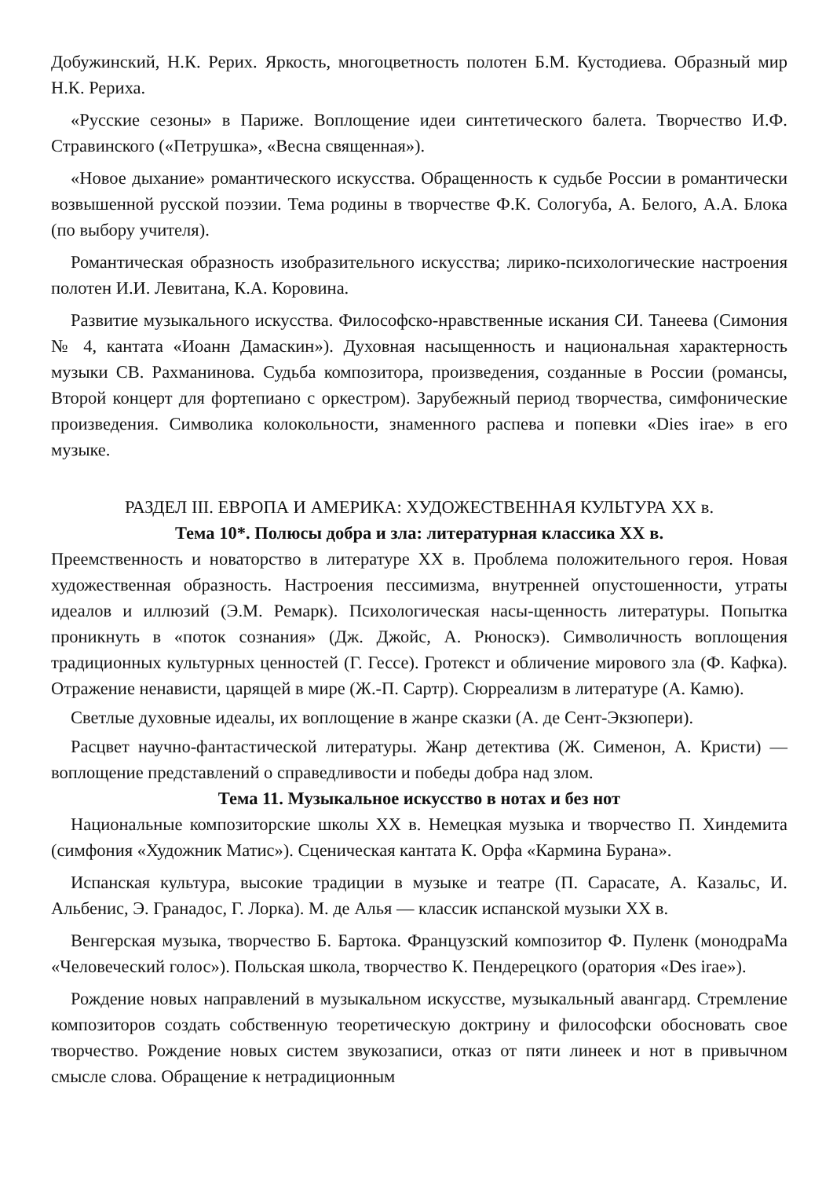Добужинский, Н.К. Рерих. Яркость, многоцветность полотен Б.М. Кустодиева. Образный мир Н.К. Рериха.
«Русские сезоны» в Париже. Воплощение идеи синтетического балета. Творчество И.Ф. Стравинского («Петрушка», «Весна священная»).
«Новое дыхание» романтического искусства. Обращенность к судьбе России в романтически возвышенной русской поэзии. Тема родины в творчестве Ф.К. Сологуба, А. Белого, А.А. Блока (по выбору учителя).
Романтическая образность изобразительного искусства; лирико-психологические настроения полотен И.И. Левитана, К.А. Коровина.
Развитие музыкального искусства. Философско-нравственные искания СИ. Танеева (Симония № 4, кантата «Иоанн Дамаскин»). Духовная насыщенность и национальная характерность музыки СВ. Рахманинова. Судьба композитора, произведения, созданные в России (романсы, Второй концерт для фортепиано с оркестром). Зарубежный период творчества, симфонические произведения. Символика колокольности, знаменного распева и попевки «Dies irae» в его музыке.
РАЗДЕЛ III. ЕВРОПА И АМЕРИКА: ХУДОЖЕСТВЕННАЯ КУЛЬТУРА XX в.
Тема 10*. Полюсы добра и зла: литературная классика XX в.
Преемственность и новаторство в литературе XX в. Проблема положительного героя. Новая художественная образность. Настроения пессимизма, внутренней опустошенности, утраты идеалов и иллюзий (Э.М. Ремарк). Психологическая насы-щенность литературы. Попытка проникнуть в «поток сознания» (Дж. Джойс, А. Рюноскэ). Символичность воплощения традиционных культурных ценностей (Г. Гессе). Гротекст и обличение мирового зла (Ф. Кафка). Отражение ненависти, царящей в мире (Ж.-П. Сартр). Сюрреализм в литературе (А. Камю).
Светлые духовные идеалы, их воплощение в жанре сказки (А. де Сент-Экзюпери).
Расцвет научно-фантастической литературы. Жанр детектива (Ж. Сименон, А. Кристи) — воплощение представлений о справедливости и победы добра над злом.
Тема 11. Музыкальное искусство в нотах и без нот
Национальные композиторские школы XX в. Немецкая музыка и творчество П. Хиндемита (симфония «Художник Матис»). Сценическая кантата К. Орфа «Кармина Бурана».
Испанская культура, высокие традиции в музыке и театре (П. Сарасате, А. Казальс, И. Альбенис, Э. Гранадос, Г. Лорка). М. де Алья — классик испанской музыки XX в.
Венгерская музыка, творчество Б. Бартока. Французский композитор Ф. Пуленк (монодраМа «Человеческий голос»). Польская школа, творчество К. Пендерецкого (оратория «Des irae»).
Рождение новых направлений в музыкальном искусстве, музыкальный авангард. Стремление композиторов создать собственную теоретическую доктрину и философски обосновать свое творчество. Рождение новых систем звукозаписи, отказ от пяти линеек и нот в привычном смысле слова. Обращение к нетрадиционным